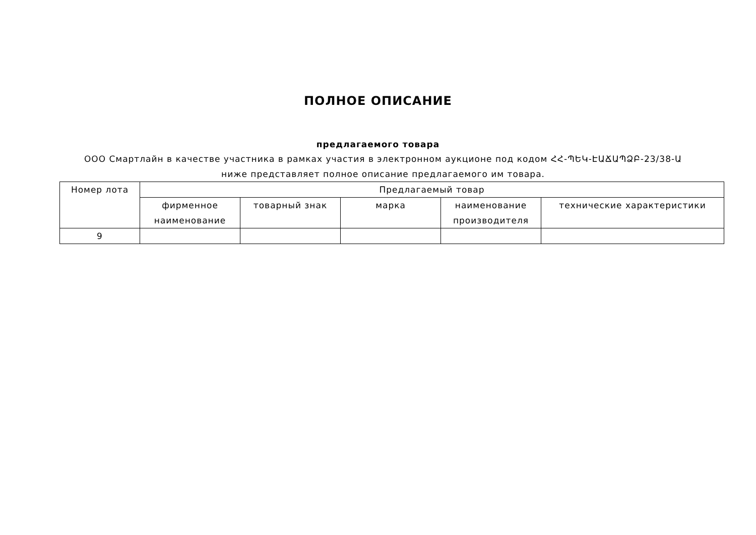ПОЛНОЕ ОПИСАНИЕ
предлагаемого товара
ООО Смартлайн в качестве участника в рамках участия в электронном аукционе под кодом ՀՀ-ՊԵԿ-ԷԱՃԱՊՁԲ-23/38-Ա ниже представляет полное описание предлагаемого им товара.
| Номер лота | Предлагаемый товар | | | | |
| --- | --- | --- | --- | --- | --- |
| | фирменное наименование | товарный знак | марка | наименование производителя | технические характеристики |
| 9 | | | | | |